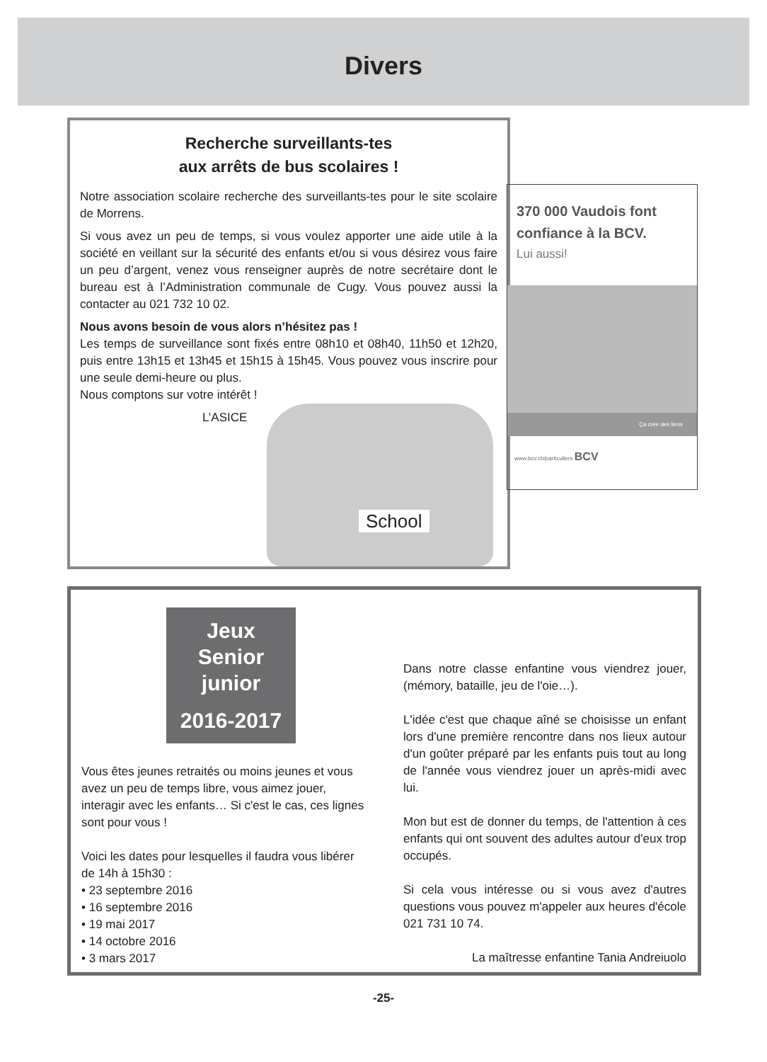Divers
Recherche surveillants-tes
aux arrêts de bus scolaires !
Notre association scolaire recherche des surveillants-tes pour le site scolaire de Morrens.
Si vous avez un peu de temps, si vous voulez apporter une aide utile à la société en veillant sur la sécurité des enfants et/ou si vous désirez vous faire un peu d’argent, venez vous renseigner auprès de notre secrétaire dont le bureau est à l’Administration communale de Cugy. Vous pouvez aussi la contacter au 021 732 10 02.
Nous avons besoin de vous alors n’hésitez pas !
Les temps de surveillance sont fixés entre 08h10 et 08h40, 11h50 et 12h20, puis entre 13h15 et 13h45 et 15h15 à 15h45. Vous pouvez vous inscrire pour une seule demi-heure ou plus.
Nous comptons sur votre intérêt !
L’ASICE
School
370 000 Vaudois font confiance à la BCV.
Lui aussi!
Ça crée des liens
www.bcv.ch/particuliers BCV
Jeux
Senior
junior
2016-2017
Vous êtes jeunes retraités ou moins jeunes et vous avez un peu de temps libre, vous aimez jouer, interagir avec les enfants… Si c'est le cas, ces lignes sont pour vous !
Voici les dates pour lesquelles il faudra vous libérer de 14h à 15h30 :
• 23 septembre 2016
• 16 septembre 2016
• 19 mai 2017
• 14 octobre 2016
• 3 mars 2017
Dans notre classe enfantine vous viendrez jouer, (mémory, bataille, jeu de l'oie…).
L'idée c'est que chaque aîné se choisisse un enfant lors d'une première rencontre dans nos lieux autour d'un goûter préparé par les enfants puis tout au long de l'année vous viendrez jouer un après-midi avec lui.
Mon but est de donner du temps, de l'attention à ces enfants qui ont souvent des adultes autour d'eux trop occupés.
Si cela vous intéresse ou si vous avez d'autres questions vous pouvez m'appeler aux heures d'école 021 731 10 74.
La maîtresse enfantine Tania Andreiuolo
-25-